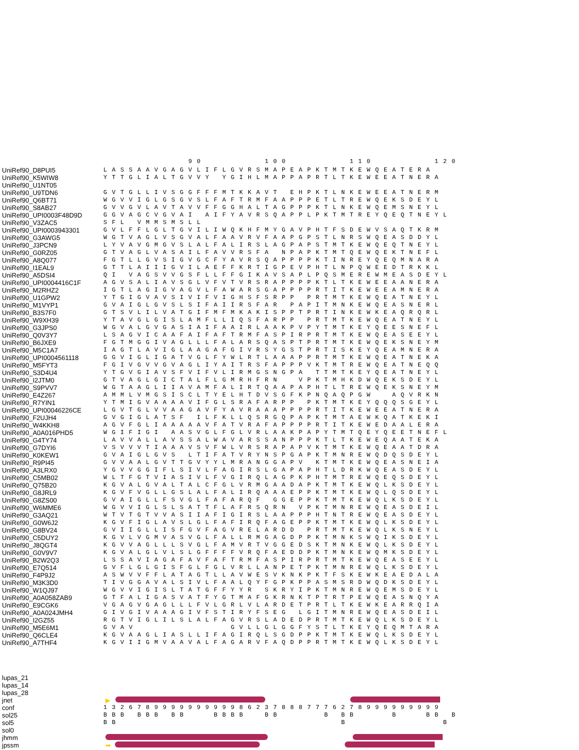90 100 110 120
UniRef90_D8PUI5 LASSAAVGAGVLIFLGVRSMAPEAPKTMTKEWQEATERA
UniRef90_K5WIW8 YTTGLIALTGVVY YGIHLMAPPAPRTLTKEWEEATNERA
UniRef90_U1NT05
UniRef90_U9TDN6 GVTGLLIVSGGFFFMTKKAVT EHPKTLNKEWEEATNERM
UniRef90_Q6BT71 WGVVIGLGSGVSLFAFTRMFAAPPPETLTREWQEKSDEYL
UniRef90_S8AB27 GVVGVLAVTAVVFFGGHALTAGPPPKTLNKEWQEMSNEYL
UniRef90_UPI0003F48D9D GGVAGCVGVAI AIFYAVRSQAPPLPKTMTREYQEQTNEYL
UniRef90_V3ZAC5 SFL VMMSMSLL
UniRef90_UPI0003943301 GVLFFLGLTGVILIWQKHFMYGAVPHTFSDEWVSAQTKRM
UniRef90_G3AWG5 WGTVAGLVSGVALFAAVRVFAAPGPSTLNRSWQEASDDYL
UniRef90_J3PCN9 LYVAVGMGVSLALFALIRSLAGPAPSTMTKEWQEQTNEYL
UniRef90_G0RZ05 GTVAGLVASAILFAVVRSFA NPAPKTMTQEWQEKTNEFL
UniRef90_A8Q077 FGTLLGVSIGVGCFYAVRSQAPPPPKTINREYQEQMNARA
UniRef90_I1EAL9 GTTLAIIIGVILAEFFKRTIGPEVPHTLNPQWEEDTRKKL
UniRef90_A5DSI4 QI VAGSVVGSFLLFFGIKAVSAPLPQSMEREWMEASDEYL
UniRef90_UPI0004416C1F AGVSALIAVSGLVFVTVRSRAPPPPKTLTKEWEEAANERA
UniRef90_M2RHZ2 IGTLAGIGVAGVLFAWARSGAPPPPRTITKEWEEAMNERA
UniRef90_U1GPW2 YTGIGVAVSIVIFVIGHSFSRPP PRTMTKEWQEATNEYL
UniRef90_M1VYP1 GVAIGLGVSLSIFAIIRSFAR PAPITMNKEWQEASNERL
UniRef90_B3S7F0 GTSVLILVATGIFMFMKAKISPPTPRTINKEWKEAQRQRL
UniRef90_W9XH39 YTAVGLGISLAMFLLIQSFARPP PRTMTKEWQEATNEYL
UniRef90_G3JPS0 WGVALGVGASIAIFAAIRLAAKPVPYTMTKEYQEESNEFL
UniRef90_Q0V3Y7 LSAGVICAAFAIFAFTRMFASPIRPRTMTKEWQEASEEYL
UniRef90_B6JXE9 FGTMGGIVAGLLLFALARSQASPTPRTMTKEWQEKSNEYM
UniRef90_M5C1A7 IAGTLAVIGLAAGAFGIVRSYGSTPRTISKEYQEAMNERA
UniRef90_UPI0004561118 GGVIGLIGATVGLFYWLRTLAAAPPRTMTKEWQEATNEKA
UniRef90_M5FYT3 FGIVGVVGVAGLIYAITRSFAPPPVKTMTREWQEATNEQQ
UniRef90_S3D4U4 YTGVGIAVSFVIFVLIRMGSNGPA TTMTKEYQEATNEYL
UniRef90_I2JTM0 GTVAGLGICTALFLGMRHFRN VPKTMHKDWQEKSDEYL
UniRef90_S9PVV7 WGTAAGLIIAVAMFALIRTQAAPAPHTLTREWQEKSNEYM
UniRef90_E4Z267 AMMLVMGSISCLTYELHTDVSGFKPNQAQPGW AQVRKN
UniRef90_R7YIN1 YTMIGVAAAAVIFGLSRAFARPP PKTMTKEYQQQSGEYL
UniRef90_UPI00046226CE LGVTGLVVAAGAVFYAVRAAAPPPPRTITKEWEEATNERA
UniRef90_F2UJH4 GVGIGLATSF ILFKLLQSRGQPAPKTMTAEWKQATKEKI
UniRef90_W4KKH8 AGVFGLIAAAAAVFATVRAFAPPPPRTITKEWEDAALERA
UniRef90_A0A016PHD5 WGIFIGI AASVGLFGLVRLAAKPAPYTMTQEYQEETNEFL
UniRef90_G4TY74 LAVVALLAVSSALWAVARSSANPPPKTLTKEWEQAATEKA
UniRef90_G7DYI6 VSVVVTIAAAVSVFWLVRSRAPAPVKTMTKEWQEAATDRA
UniRef90_K0KEW1 GVAIGLGVS LTIFATVRYNSPGAPKTMNREWQDQSDEYL
UniRef90_R9PI45 GVVAALGVTTGVYYLMRANGGAPV KTMTKEWQEASNEIA
UniRef90_A3LRX0 YGVVGGIFLSIVLFAGIRSLGAPAPHTLDRKWQEASDEYL
UniRef90_C5MB02 WLTFGTVIASIVLFVGIRQLAGPKPHTMTREWQEQSDEYL
UniRef90_Q75B20 KGVALGVALTALCFGLVRMGAADAPKTMTKEWQLKSDEYL
UniRef90_G8JRL9 KGVFVGLLGSLALFALIRQAAAEPPKTMTKEWQLQSDEYL
UniRef90_G8ZS00 GVAIGLLFSVGLFAFARQF GGEPPKTMTKEWQLKSDEYL
UniRef90_W6MME6 WGVVIGLSLSATTFLAFRSQRN VPKTMNREWQEASDEIL
UniRef90_G3AQ21 WTVTGTVVASIIAFIGIRSLAAPPPHTNTREWQEASDEYL
UniRef90_G0W6J2 KGVFIGLAVSLGLFAFIRQFAGEPPKTMTKEWQLKSDEYL
UniRef90_G8BV24 GVIIGLLISFGVFAGVRELARDD PRTMTKEWQLKSNEYL
UniRef90_C5DUY2 KGVLVGMVASVGLFALLRMGAGDPPKTMNKSWQIKSDEYL
UniRef90_J8QGT4 KGVVAGLLLSVGLFAMVRTVGGEDSKTMNKEWQLKSDEYL
UniRef90_G0V9V7 KGVALGLVLSLGFFFFVRQFAEDDPKTMNKEWQMKSDEYL
UniRef90_B2W2Q3 LSSAVIAGAFAVFAFTRMFASPIRPRTMTKEWQEASEEYL
UniRef90_E7Q514 GVFLGLGISFGLFGLVRLLANPETPKTMNREWQLKSDEYL
UniRef90_F4P9J2 ASWVVFFLATAGTLLAVWESVKNKPKTFSKEWKEAEDALA
UniRef90_M3K3D0 TIVGGAVALSIVLFAALQYFGPKPPASMSRDWQDKSDEYL
UniRef90_W1QJ97 WGVVIGISLTATGFFYYR SKRYIPKTMNREWQEMSDEYL
UniRef90_A0A058ZAB9 GTFALIGASVATFYGTMAFGKRNKTPTRTPEWQEASNQYA
UniRef90_E9CGK6 VGAGVGAGLLLFVLGRLVLARDETPRTLTKEWKEARRQIA
UniRef90_A0A024JMH4 GIVGIVAAAGIVFSTIRYFSEG LGITMNREWQEASDEIL
UniRef90_I2GZ55 RGTVIGLILSLALFAGVRSLADEDPRTMTKEWQLKSDEYL
UniRef90_M5E6M1 GVAV GVLLGLGGFYSTLTKEYQEQMTARA
UniRef90_Q6CLE4 KGVAAGLIASLLIFAGIRQLSGDPPKTMTKEWQLKSDEYL
UniRef90_A7THF4 KGVIIGMVAAVALFAGARVFAQDPPRTMTKEWQLKSDEYL
lupas_21
lupas_14
lupas_28
jnet ▶
conf 1326789999999999862378887776278999999999
sol25 BBB BBB BB BBBB BB B BB B BB B
sol5 BB B B
sol0
jhmm
jpssm ➡